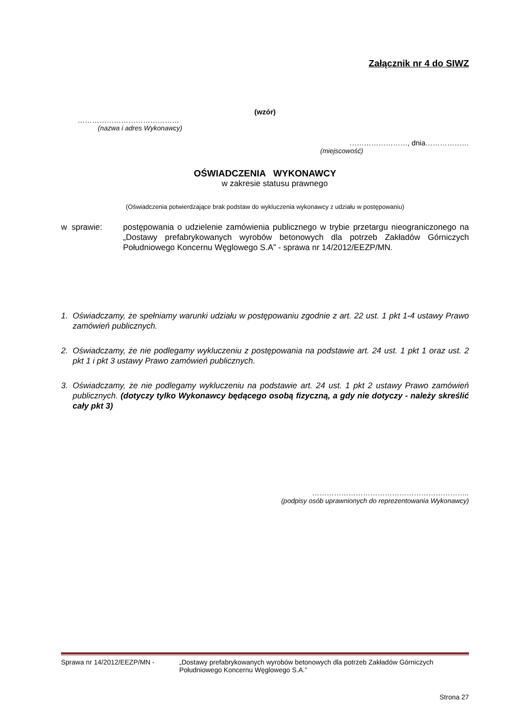Załącznik nr 4 do SIWZ
(wzór)
……………………………………
(nazwa i adres Wykonawcy)
……………………, dnia………………
(miejscowość)
OŚWIADCZENIA WYKONAWCY
w zakresie statusu prawnego
(Oświadczenia potwierdzające brak podstaw do wykluczenia wykonawcy z udziału w postępowaniu)
w sprawie: postępowania o udzielenie zamówienia publicznego w trybie przetargu nieograniczonego na „Dostawy prefabrykowanych wyrobów betonowych dla potrzeb Zakładów Górniczych Południowego Koncernu Węglowego S.A” - sprawa nr 14/2012/EEZP/MN.
1. Oświadczamy, że spełniamy warunki udziału w postępowaniu zgodnie z art. 22 ust. 1 pkt 1-4 ustawy Prawo zamówień publicznych.
2. Oświadczamy, że nie podlegamy wykluczeniu z postępowania na podstawie art. 24 ust. 1 pkt 1 oraz ust. 2 pkt 1 i pkt 3 ustawy Prawo zamówień publicznych.
3. Oświadczamy, że nie podlegamy wykluczeniu na podstawie art. 24 ust. 1 pkt 2 ustawy Prawo zamówień publicznych. (dotyczy tylko Wykonawcy będącego osobą fizyczną, a gdy nie dotyczy - należy skreślić cały pkt 3)
………………………………………………………..
(podpisy osób uprawnionych do reprezentowania Wykonawcy)
Sprawa nr 14/2012/EEZP/MN - „Dostawy prefabrykowanych wyrobów betonowych dla potrzeb Zakładów Górniczych Południowego Koncernu Węglowego S.A.”
Strona 27